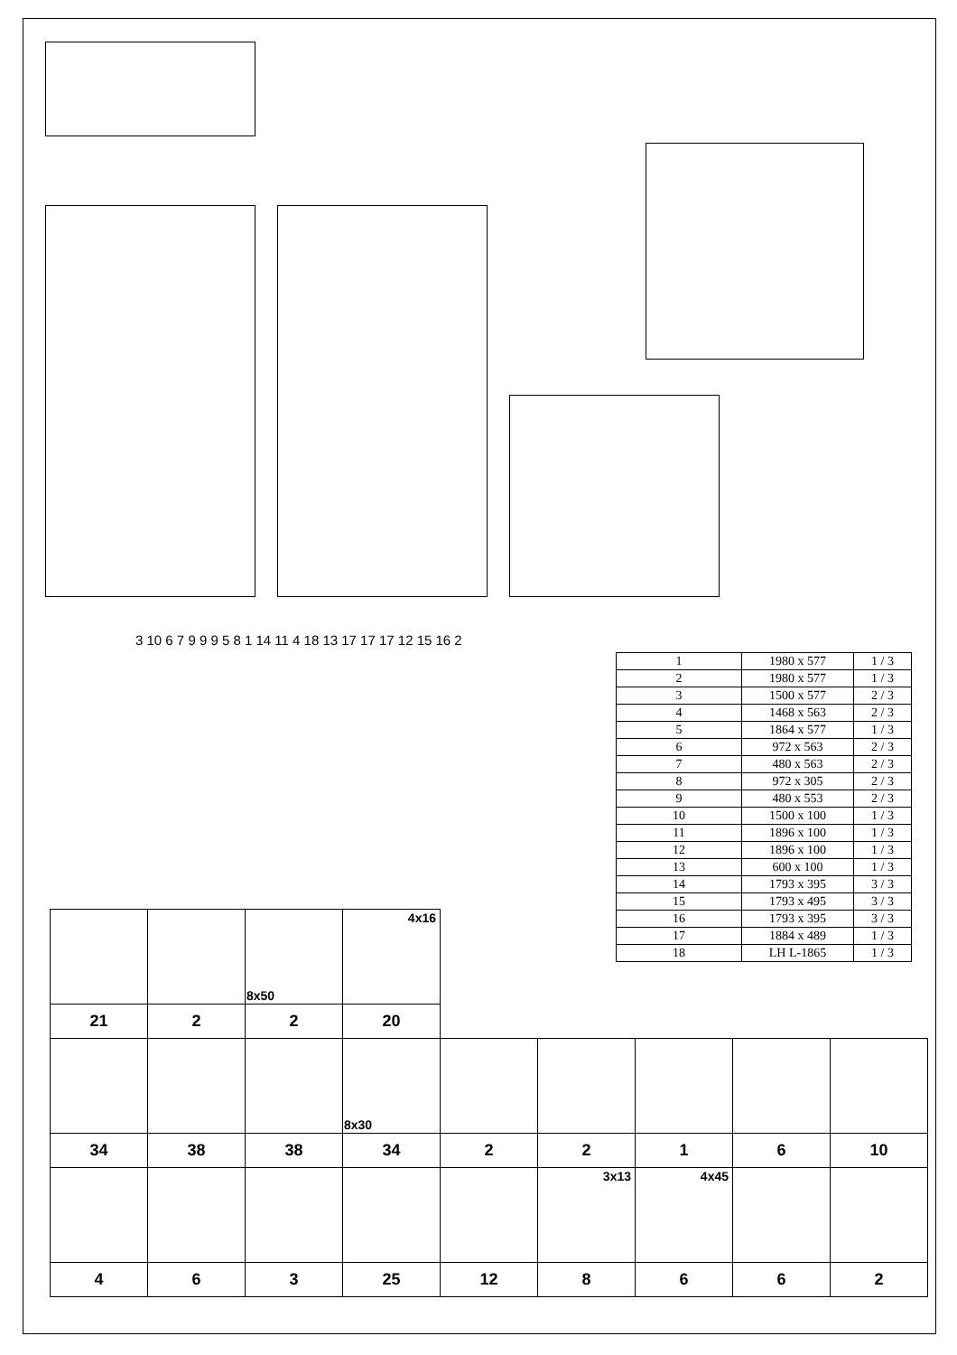3 10 6 7 9 9 9 5 8 1 14 11 4 18 13 17 17 17 12 15 16 2
| 1 | 1980 x 577 | 1 / 3 |
| 2 | 1980 x 577 | 1 / 3 |
| 3 | 1500 x 577 | 2 / 3 |
| 4 | 1468 x 563 | 2 / 3 |
| 5 | 1864 x 577 | 1 / 3 |
| 6 | 972 x 563 | 2 / 3 |
| 7 | 480 x 563 | 2 / 3 |
| 8 | 972 x 305 | 2 / 3 |
| 9 | 480 x 553 | 2 / 3 |
| 10 | 1500 x 100 | 1 / 3 |
| 11 | 1896 x 100 | 1 / 3 |
| 12 | 1896 x 100 | 1 / 3 |
| 13 | 600 x 100 | 1 / 3 |
| 14 | 1793 x 395 | 3 / 3 |
| 15 | 1793 x 495 | 3 / 3 |
| 16 | 1793 x 395 | 3 / 3 |
| 17 | 1884 x 489 | 1 / 3 |
| 18 | LH L-1865 | 1 / 3 |
| | | 8x50 | 4x16 | | | | | |
| 21 | 2 | 2 | 20 | | | | | |
| | | | 8x30 | | | | | |
| 34 | 38 | 38 | 34 | 2 | 2 | 1 | 6 | 10 |
| | | | | | 3x13 | 4x45 | | |
| 4 | 6 | 3 | 25 | 12 | 8 | 6 | 6 | 2 |